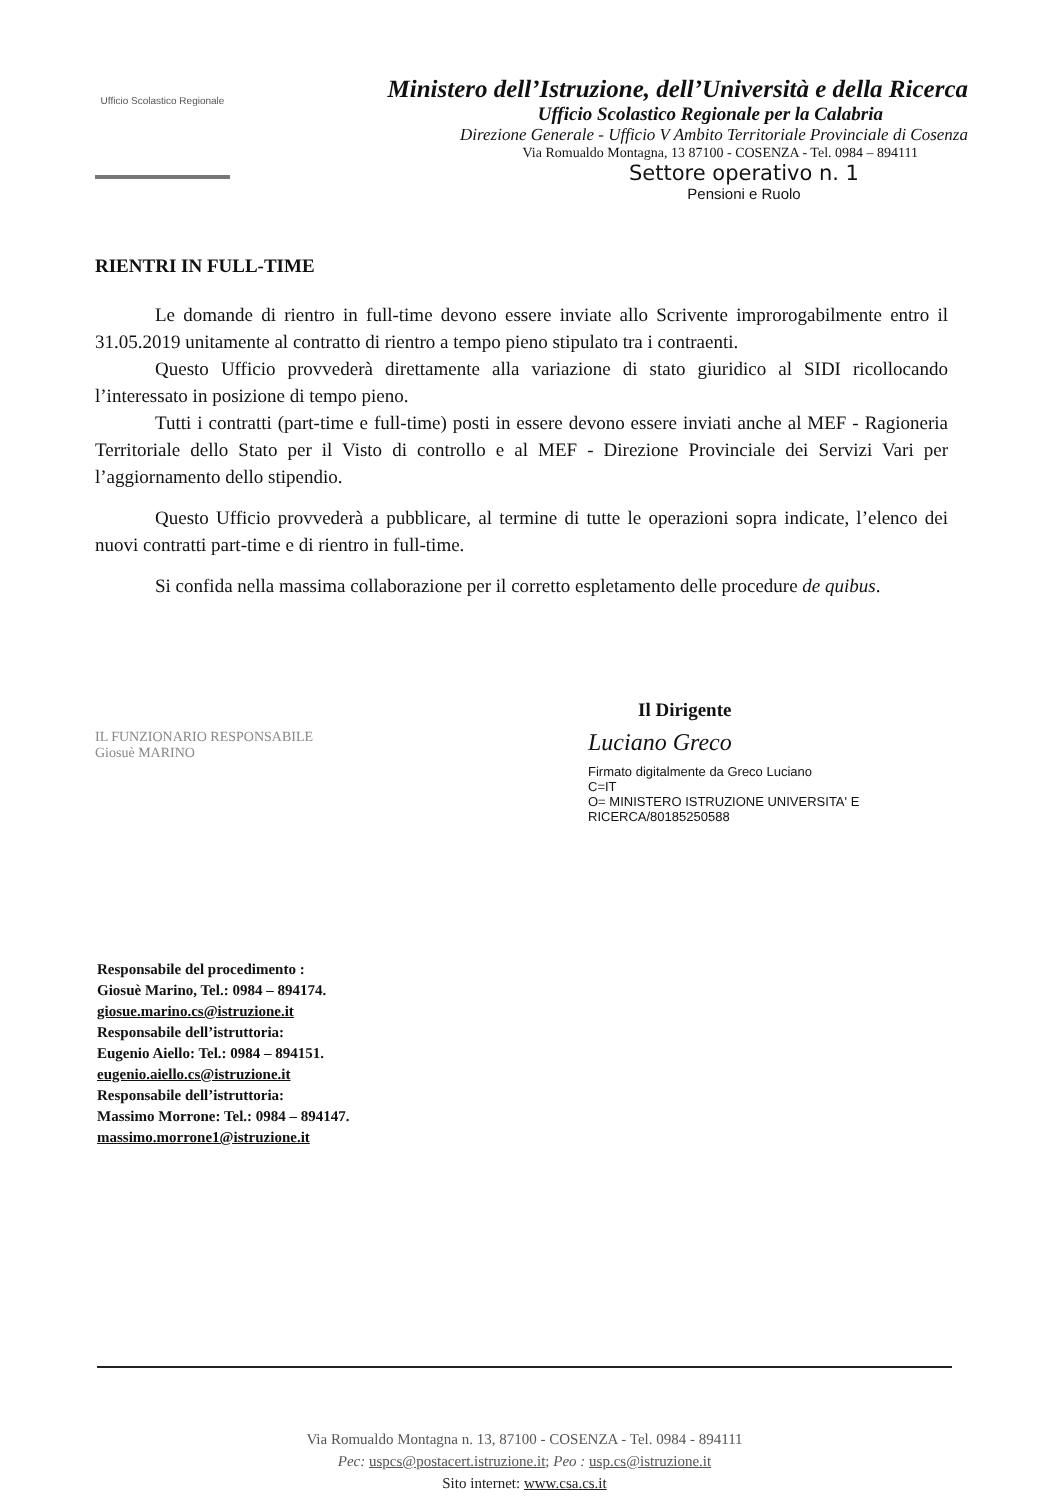Ufficio Scolastico Regionale
Ministero dell’Istruzione, dell’Università e della Ricerca
Ufficio Scolastico Regionale per la Calabria
Direzione Generale - Ufficio V Ambito Territoriale Provinciale di Cosenza
Via Romualdo Montagna, 13 87100 - COSENZA - Tel. 0984 – 894111
Settore operativo n. 1
Pensioni e Ruolo
RIENTRI IN FULL-TIME
Le domande di rientro in full-time devono essere inviate allo Scrivente improrogabilmente entro il 31.05.2019 unitamente al contratto di rientro a tempo pieno stipulato tra i contraenti.
Questo Ufficio provvederà direttamente alla variazione di stato giuridico al SIDI ricollocando l’interessato in posizione di tempo pieno.
Tutti i contratti (part-time e full-time) posti in essere devono essere inviati anche al MEF - Ragioneria Territoriale dello Stato per il Visto di controllo e al MEF - Direzione Provinciale dei Servizi Vari per l’aggiornamento dello stipendio.
Questo Ufficio provvederà a pubblicare, al termine di tutte le operazioni sopra indicate, l’elenco dei nuovi contratti part-time e di rientro in full-time.
Si confida nella massima collaborazione per il corretto espletamento delle procedure de quibus.
IL FUNZIONARIO RESPONSABILE
Giosuè MARINO
Il Dirigente
Luciano Greco
Firmato digitalmente da Greco Luciano
C=IT
O= MINISTERO ISTRUZIONE UNIVERSITA' E RICERCA/80185250588
Responsabile del procedimento :
Giosuè Marino, Tel.: 0984 – 894174.
giosue.marino.cs@istruzione.it
Responsabile dell’istruttoria:
Eugenio Aiello: Tel.: 0984 – 894151.
eugenio.aiello.cs@istruzione.it
Responsabile dell’istruttoria:
Massimo Morrone: Tel.: 0984 – 894147.
massimo.morrone1@istruzione.it
Via Romualdo Montagna n. 13, 87100 - COSENZA - Tel. 0984 - 894111
Pec: uspcs@postacert.istruzione.it; Peo : usp.cs@istruzione.it
Sito internet: www.csa.cs.it